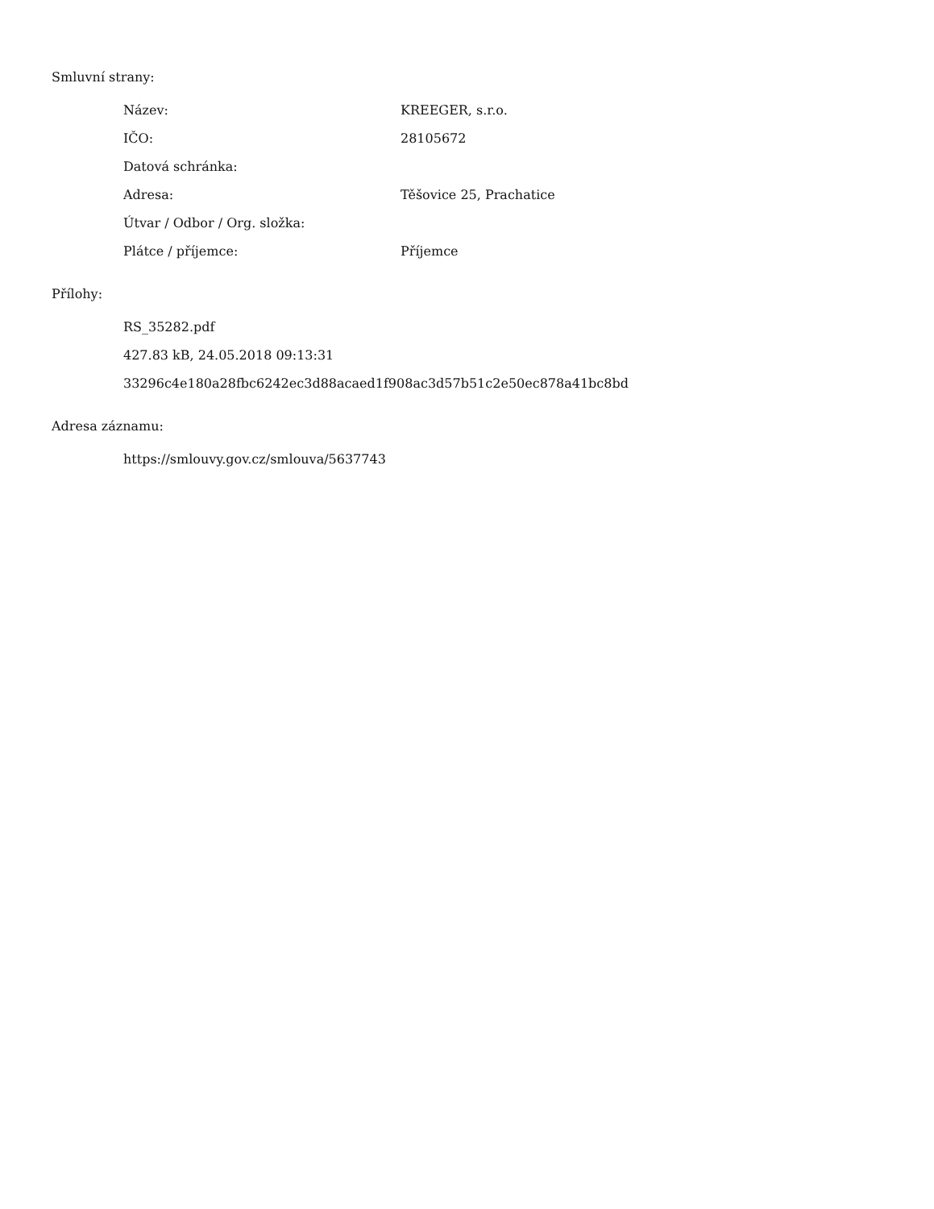Smluvní strany:
| Název: | KREEGER, s.r.o. |
| IČO: | 28105672 |
| Datová schránka: | |
| Adresa: | Těšovice 25, Prachatice |
| Útvar / Odbor / Org. složka: | |
| Plátce / příjemce: | Příjemce |
Přílohy:
RS_35282.pdf
427.83 kB, 24.05.2018 09:13:31
33296c4e180a28fbc6242ec3d88acaed1f908ac3d57b51c2e50ec878a41bc8bd
Adresa záznamu:
https://smlouvy.gov.cz/smlouva/5637743